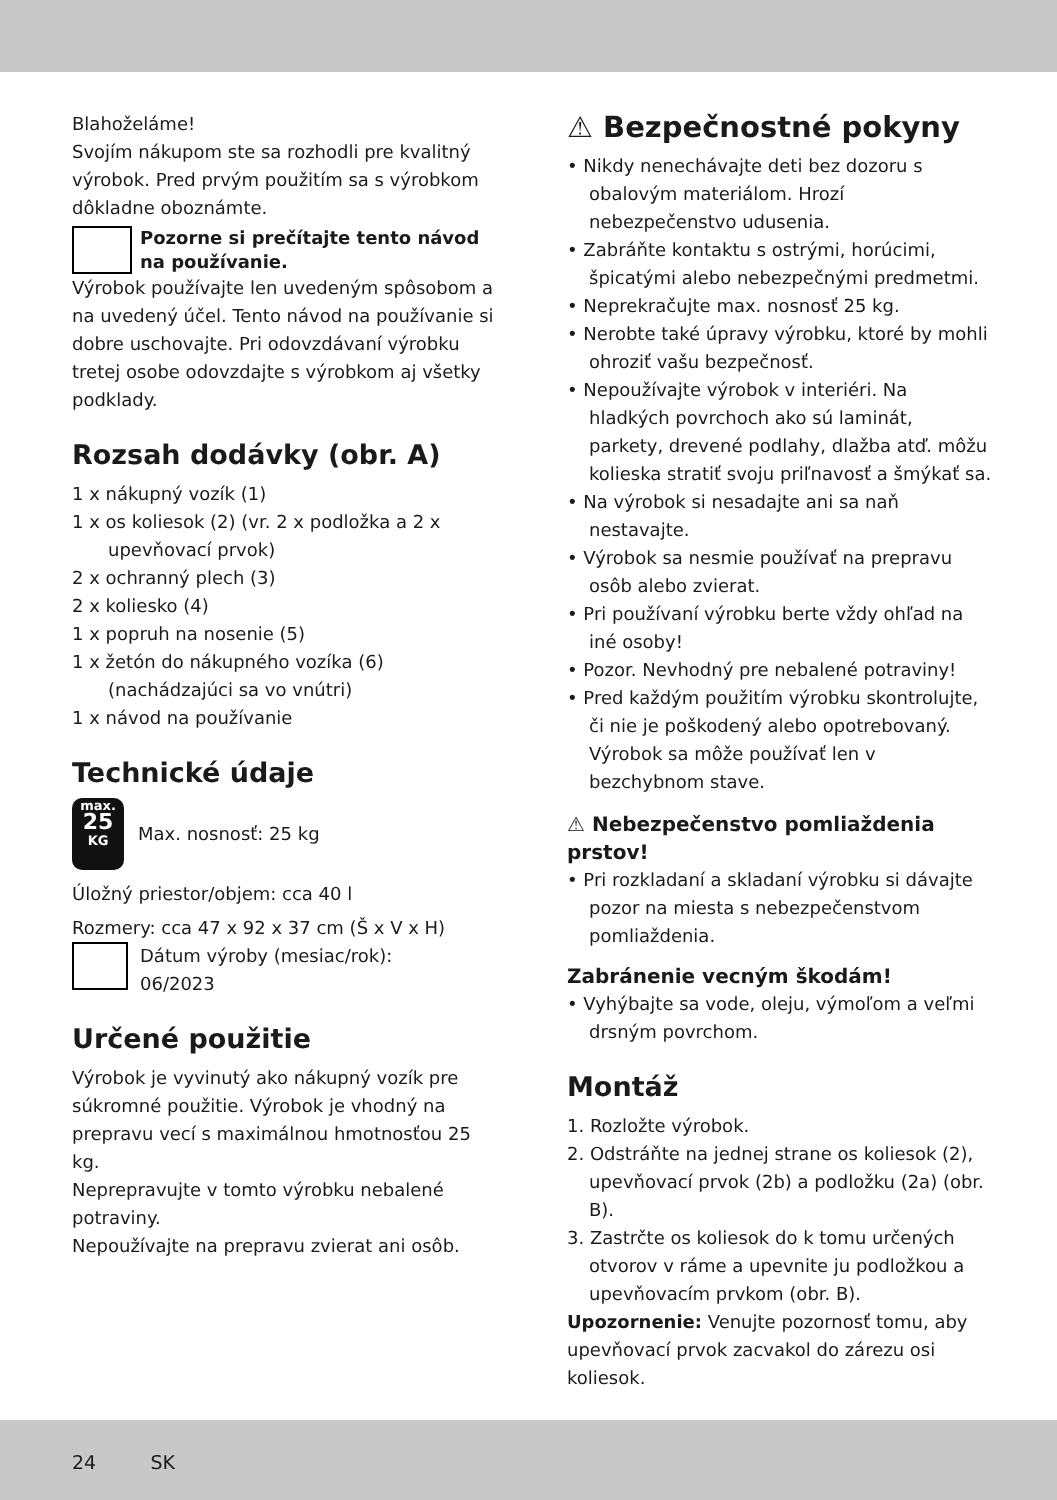Blahoželáme!
Svojím nákupom ste sa rozhodli pre kvalitný výrobok. Pred prvým použitím sa s výrobkom dôkladne oboznámte.
Pozorne si prečítajte tento návod na používanie.
Výrobok používajte len uvedeným spôsobom a na uvedený účel. Tento návod na používanie si dobre uschovajte. Pri odovzdávaní výrobku tretej osobe odovzdajte s výrobkom aj všetky podklady.
Rozsah dodávky (obr. A)
1 x nákupný vozík (1)
1 x os koliesok (2) (vr. 2 x podložka a 2 x upevňovací prvok)
2 x ochranný plech (3)
2 x koliesko (4)
1 x popruh na nosenie (5)
1 x žetón do nákupného vozíka (6) (nachádzajúci sa vo vnútri)
1 x návod na používanie
Technické údaje
max.
25
KG
Max. nosnosť: 25 kg
Úložný priestor/objem: cca 40 l
Rozmery: cca 47 x 92 x 37 cm (Š x V x H)
Dátum výroby (mesiac/rok):
06/2023
Určené použitie
Výrobok je vyvinutý ako nákupný vozík pre súkromné použitie. Výrobok je vhodný na prepravu vecí s maximálnou hmotnosťou 25 kg.
Neprepravujte v tomto výrobku nebalené potraviny.
Nepoužívajte na prepravu zvierat ani osôb.
⚠ Bezpečnostné pokyny
• Nikdy nenechávajte deti bez dozoru s obalovým materiálom. Hrozí nebezpečenstvo udusenia.
• Zabráňte kontaktu s ostrými, horúcimi, špicatými alebo nebezpečnými predmetmi.
• Neprekračujte max. nosnosť 25 kg.
• Nerobte také úpravy výrobku, ktoré by mohli ohroziť vašu bezpečnosť.
• Nepoužívajte výrobok v interiéri. Na hladkých povrchoch ako sú laminát, parkety, drevené podlahy, dlažba atď. môžu kolieska stratiť svoju priľnavosť a šmýkať sa.
• Na výrobok si nesadajte ani sa naň nestavajte.
• Výrobok sa nesmie používať na prepravu osôb alebo zvierat.
• Pri používaní výrobku berte vždy ohľad na iné osoby!
• Pozor. Nevhodný pre nebalené potraviny!
• Pred každým použitím výrobku skontrolujte, či nie je poškodený alebo opotrebovaný. Výrobok sa môže používať len v bezchybnom stave.
⚠ Nebezpečenstvo pomliaždenia prstov!
• Pri rozkladaní a skladaní výrobku si dávajte pozor na miesta s nebezpečenstvom pomliaždenia.
Zabránenie vecným škodám!
• Vyhýbajte sa vode, oleju, výmoľom a veľmi drsným povrchom.
Montáž
1. Rozložte výrobok.
2. Odstráňte na jednej strane os koliesok (2), upevňovací prvok (2b) a podložku (2a) (obr. B).
3. Zastrčte os koliesok do k tomu určených otvorov v ráme a upevnite ju podložkou a upevňovacím prvkom (obr. B).
Upozornenie: Venujte pozornosť tomu, aby upevňovací prvok zacvakol do zárezu osi koliesok.
24 SK